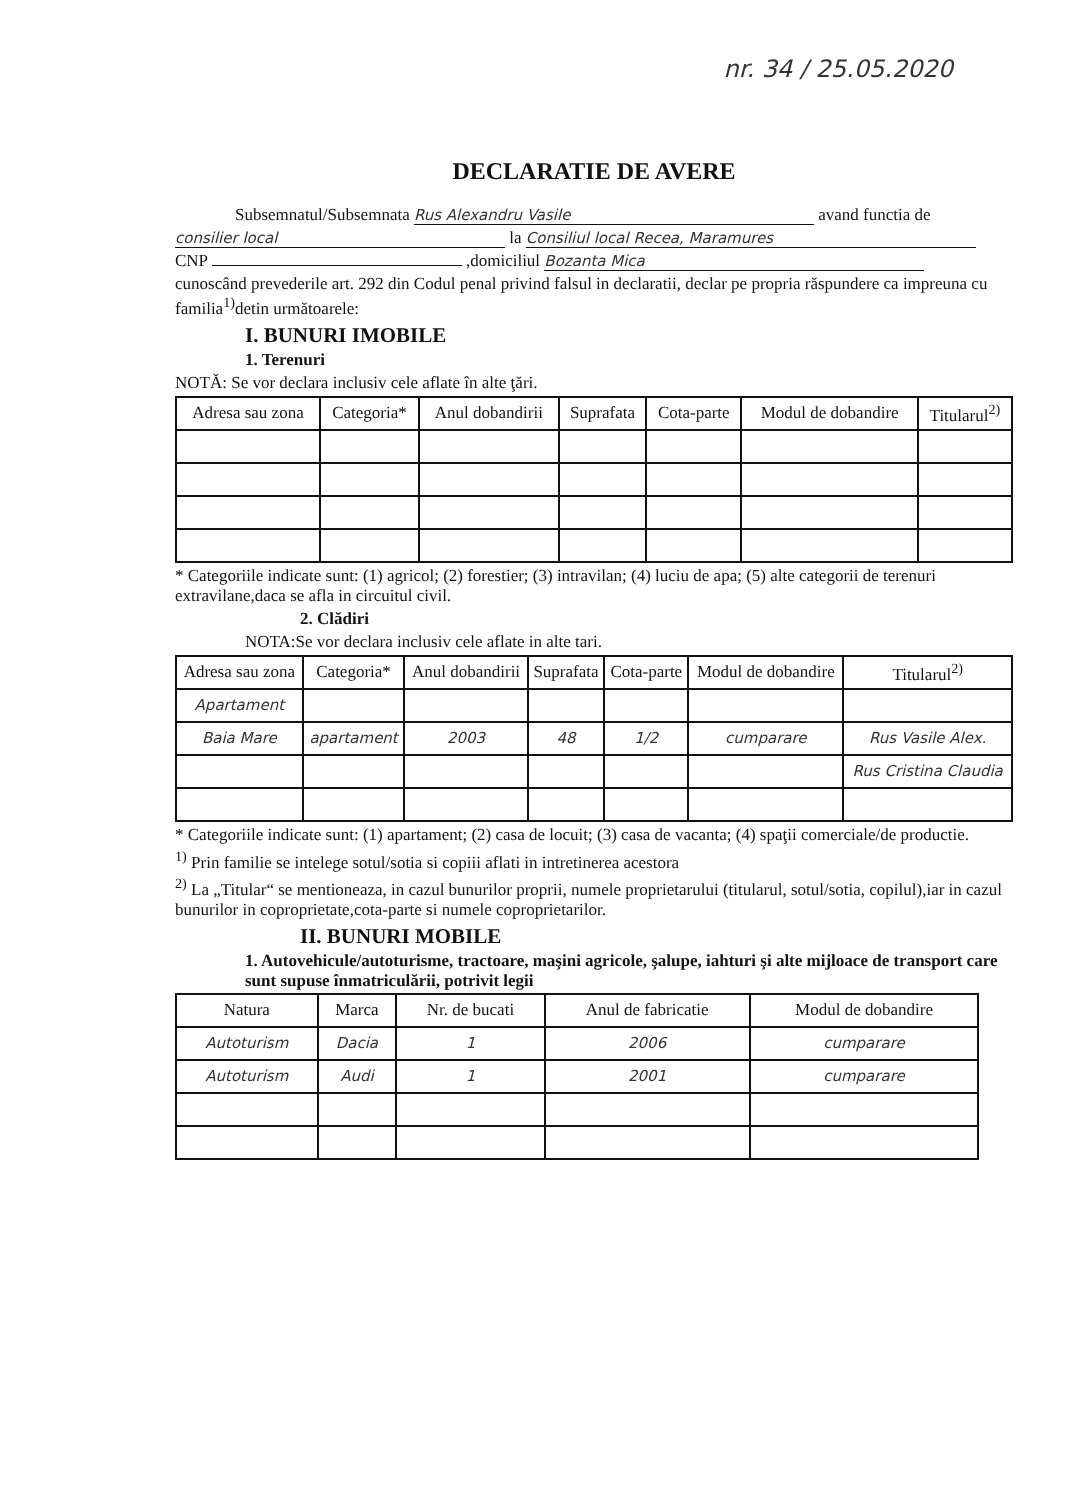nr. 34 / 25.05.2020
DECLARATIE DE AVERE
Subsemnatul/Subsemnata Rus Alexandru Vasile avand functia de
consilier local la Consiliul local Recea, Maramures
CNP ,domiciliul Bozanta Mica
cunoscând prevederile art. 292 din Codul penal privind falsul in declaratii, declar pe propria răspundere ca impreuna cu familia<sup>1)</sup>detin următoarele:
I. BUNURI IMOBILE
1. Terenuri
NOTĂ: Se vor declara inclusiv cele aflate în alte ţări.
| Adresa sau zona | Categoria* | Anul dobandirii | Suprafata | Cota-parte | Modul de dobandire | Titularul<sup>2)</sup> |
| --- | --- | --- | --- | --- | --- | --- |
* Categoriile indicate sunt: (1) agricol; (2) forestier; (3) intravilan; (4) luciu de apa; (5) alte categorii de terenuri extravilane,daca se afla in circuitul civil.
2. Clădiri
NOTA:Se vor declara inclusiv cele aflate in alte tari.
| Adresa sau zona | Categoria* | Anul dobandirii | Suprafata | Cota-parte | Modul de dobandire | Titularul<sup>2)</sup> |
| --- | --- | --- | --- | --- | --- | --- |
| Apartament | | | | | | |
| Baia Mare | apartament | 2003 | 48 | 1/2 | cumparare | Rus Vasile Alex. |
| | | | | | | Rus Cristina Claudia |
* Categoriile indicate sunt: (1) apartament; (2) casa de locuit; (3) casa de vacanta; (4) spaţii comerciale/de productie.
<sup>1)</sup> Prin familie se intelege sotul/sotia si copiii aflati in intretinerea acestora
<sup>2)</sup> La „Titular“ se mentioneaza, in cazul bunurilor proprii, numele proprietarului (titularul, sotul/sotia, copilul),iar in cazul bunurilor in coproprietate,cota-parte si numele coproprietarilor.
II. BUNURI MOBILE
1. Autovehicule/autoturisme, tractoare, maşini agricole, şalupe, iahturi şi alte mijloace de transport care sunt supuse înmatriculării, potrivit legii
| Natura | Marca | Nr. de bucati | Anul de fabricatie | Modul de dobandire |
| --- | --- | --- | --- | --- |
| Autoturism | Dacia | 1 | 2006 | cumparare |
| Autoturism | Audi | 1 | 2001 | cumparare |